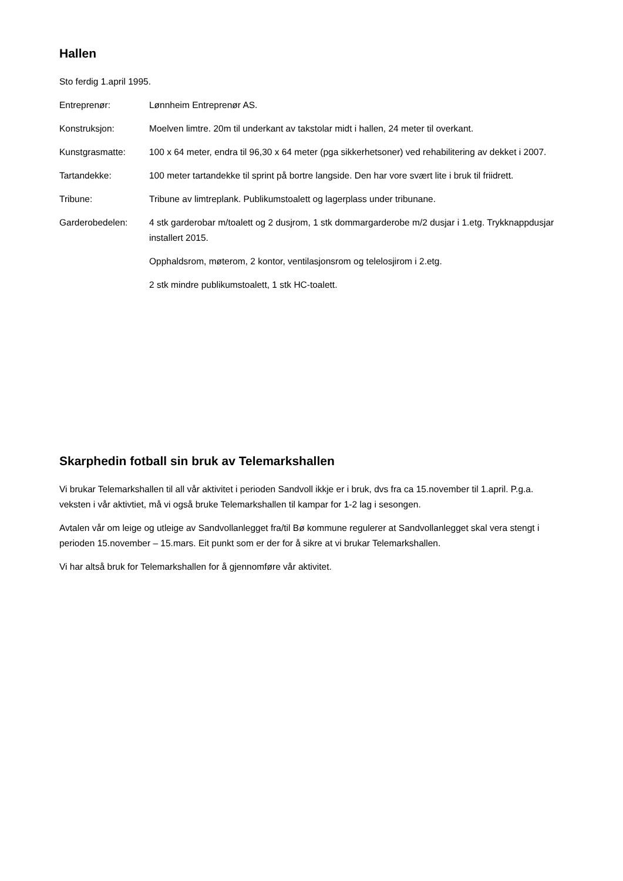Hallen
Sto ferdig 1.april 1995.
Entreprenør: Lønnheim Entreprenør AS.
Konstruksjon: Moelven limtre. 20m til underkant av takstolar midt i hallen, 24 meter til overkant.
Kunstgrasmatte: 100 x 64 meter, endra til 96,30 x 64 meter (pga sikkerhetsoner) ved rehabilitering av dekket i 2007.
Tartandekke: 100 meter tartandekke til sprint på bortre langside. Den har vore svært lite i bruk til friidrett.
Tribune: Tribune av limtreplank. Publikumstoalett og lagerplass under tribunane.
Garderobedelen: 4 stk garderobar m/toalett og 2 dusjrom, 1 stk dommargarderobe m/2 dusjar i 1.etg. Trykknappdusjar installert 2015.
Opphaldsrom, møterom, 2 kontor, ventilasjonsrom og telelosjirom i 2.etg.
2 stk mindre publikumstoalett, 1 stk HC-toalett.
Skarphedin fotball sin bruk av Telemarkshallen
Vi brukar Telemarkshallen til all vår aktivitet i perioden Sandvoll ikkje er i bruk, dvs fra ca 15.november til 1.april. P.g.a. veksten i vår aktivtiet, må vi også bruke Telemarkshallen til kampar for 1-2 lag i sesongen.
Avtalen vår om leige og utleige av Sandvollanlegget fra/til Bø kommune regulerer at Sandvollanlegget skal vera stengt i perioden 15.november – 15.mars. Eit punkt som er der for å sikre at vi brukar Telemarkshallen.
Vi har altså bruk for Telemarkshallen for å gjennomføre vår aktivitet.